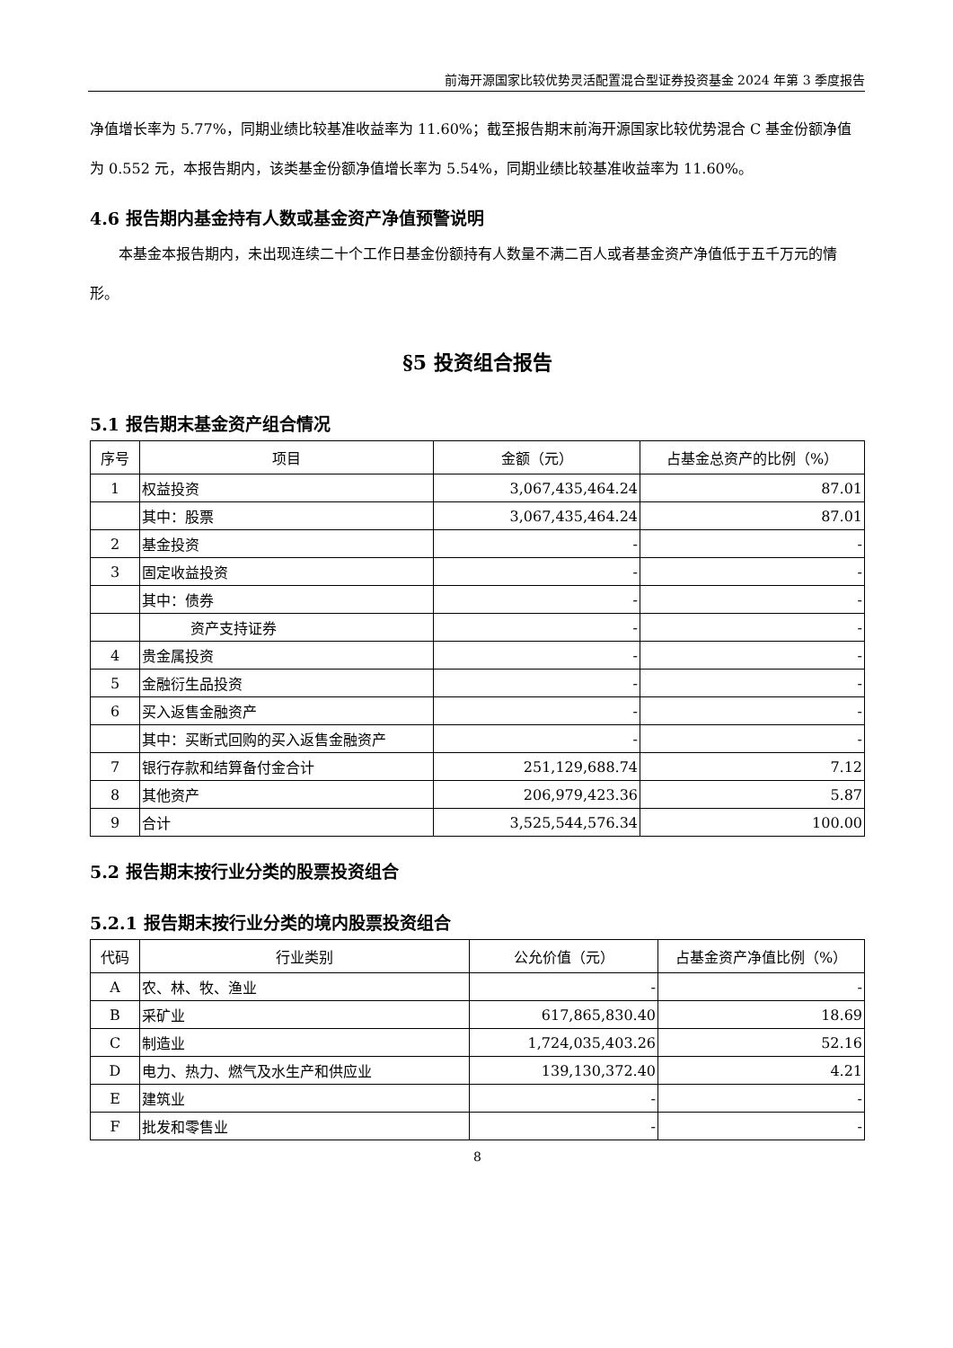前海开源国家比较优势灵活配置混合型证券投资基金 2024 年第 3 季度报告
净值增长率为 5.77%，同期业绩比较基准收益率为 11.60%；截至报告期末前海开源国家比较优势混合 C 基金份额净值为 0.552 元，本报告期内，该类基金份额净值增长率为 5.54%，同期业绩比较基准收益率为 11.60%。
4.6 报告期内基金持有人数或基金资产净值预警说明
本基金本报告期内，未出现连续二十个工作日基金份额持有人数量不满二百人或者基金资产净值低于五千万元的情形。
§5 投资组合报告
5.1 报告期末基金资产组合情况
| 序号 | 项目 | 金额（元） | 占基金总资产的比例（%） |
| --- | --- | --- | --- |
| 1 | 权益投资 | 3,067,435,464.24 | 87.01 |
| | 其中：股票 | 3,067,435,464.24 | 87.01 |
| 2 | 基金投资 | - | - |
| 3 | 固定收益投资 | - | - |
| | 其中：债券 | - | - |
| | 资产支持证券 | - | - |
| 4 | 贵金属投资 | - | - |
| 5 | 金融衍生品投资 | - | - |
| 6 | 买入返售金融资产 | - | - |
| | 其中：买断式回购的买入返售金融资产 | - | - |
| 7 | 银行存款和结算备付金合计 | 251,129,688.74 | 7.12 |
| 8 | 其他资产 | 206,979,423.36 | 5.87 |
| 9 | 合计 | 3,525,544,576.34 | 100.00 |
5.2 报告期末按行业分类的股票投资组合
5.2.1 报告期末按行业分类的境内股票投资组合
| 代码 | 行业类别 | 公允价值（元） | 占基金资产净值比例（%） |
| --- | --- | --- | --- |
| A | 农、林、牧、渔业 | - | - |
| B | 采矿业 | 617,865,830.40 | 18.69 |
| C | 制造业 | 1,724,035,403.26 | 52.16 |
| D | 电力、热力、燃气及水生产和供应业 | 139,130,372.40 | 4.21 |
| E | 建筑业 | - | - |
| F | 批发和零售业 | - | - |
8